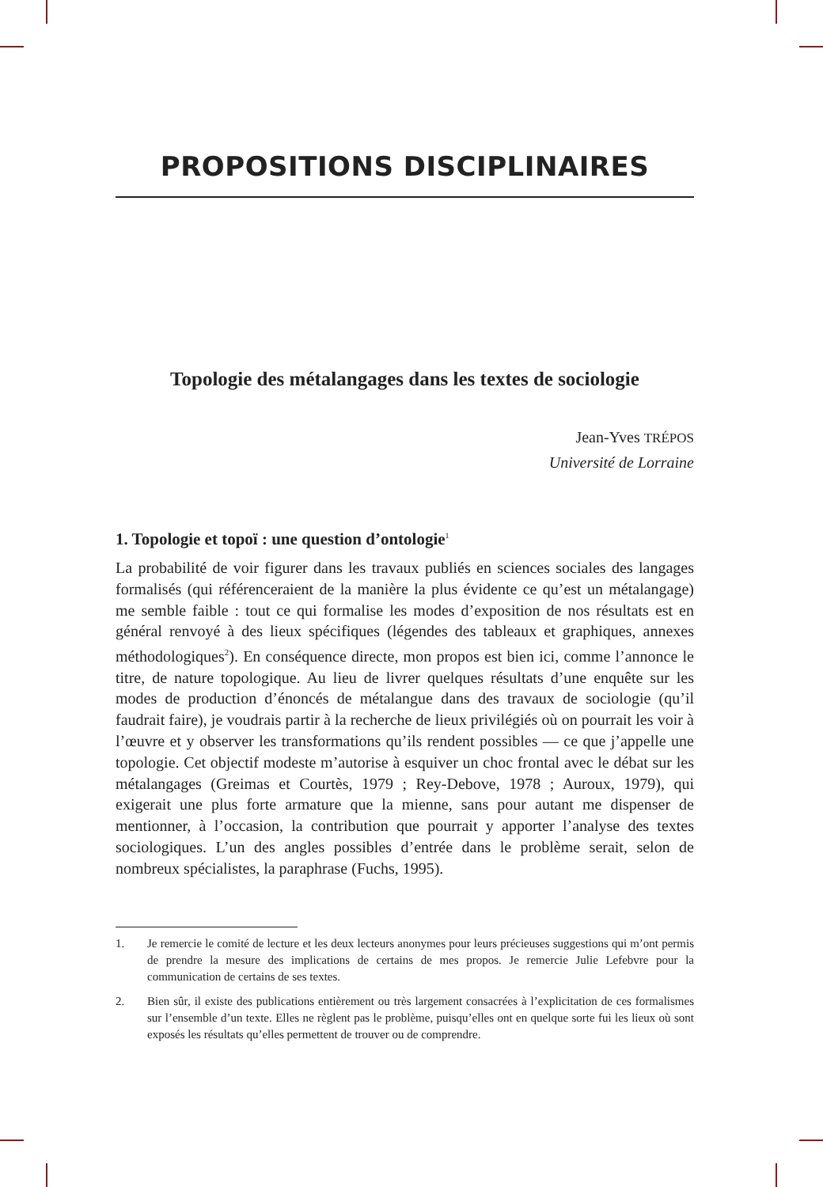PROPOSITIONS DISCIPLINAIRES
Topologie des métalangages dans les textes de sociologie
Jean-Yves TRÉPOS
Université de Lorraine
1. Topologie et topoï : une question d’ontologie<sup>1</sup>
La probabilité de voir figurer dans les travaux publiés en sciences sociales des langages formalisés (qui référenceraient de la manière la plus évidente ce qu’est un métalangage) me semble faible : tout ce qui formalise les modes d’exposition de nos résultats est en général renvoyé à des lieux spécifiques (légendes des tableaux et graphiques, annexes méthodologiques<sup>2</sup>). En conséquence directe, mon propos est bien ici, comme l’annonce le titre, de nature topologique. Au lieu de livrer quelques résultats d’une enquête sur les modes de production d’énoncés de métalangue dans des travaux de sociologie (qu’il faudrait faire), je voudrais partir à la recherche de lieux privilégiés où on pourrait les voir à l’œuvre et y observer les transformations qu’ils rendent possibles — ce que j’appelle une topologie. Cet objectif modeste m’autorise à esquiver un choc frontal avec le débat sur les métalangages (Greimas et Courtès, 1979 ; Rey-Debove, 1978 ; Auroux, 1979), qui exigerait une plus forte armature que la mienne, sans pour autant me dispenser de mentionner, à l’occasion, la contribution que pourrait y apporter l’analyse des textes sociologiques. L’un des angles possibles d’entrée dans le problème serait, selon de nombreux spécialistes, la paraphrase (Fuchs, 1995).
1. Je remercie le comité de lecture et les deux lecteurs anonymes pour leurs précieuses suggestions qui m’ont permis de prendre la mesure des implications de certains de mes propos. Je remercie Julie Lefebvre pour la communication de certains de ses textes.
2. Bien sûr, il existe des publications entièrement ou très largement consacrées à l’explicitation de ces formalismes sur l’ensemble d’un texte. Elles ne règlent pas le problème, puisqu’elles ont en quelque sorte fui les lieux où sont exposés les résultats qu’elles permettent de trouver ou de comprendre.